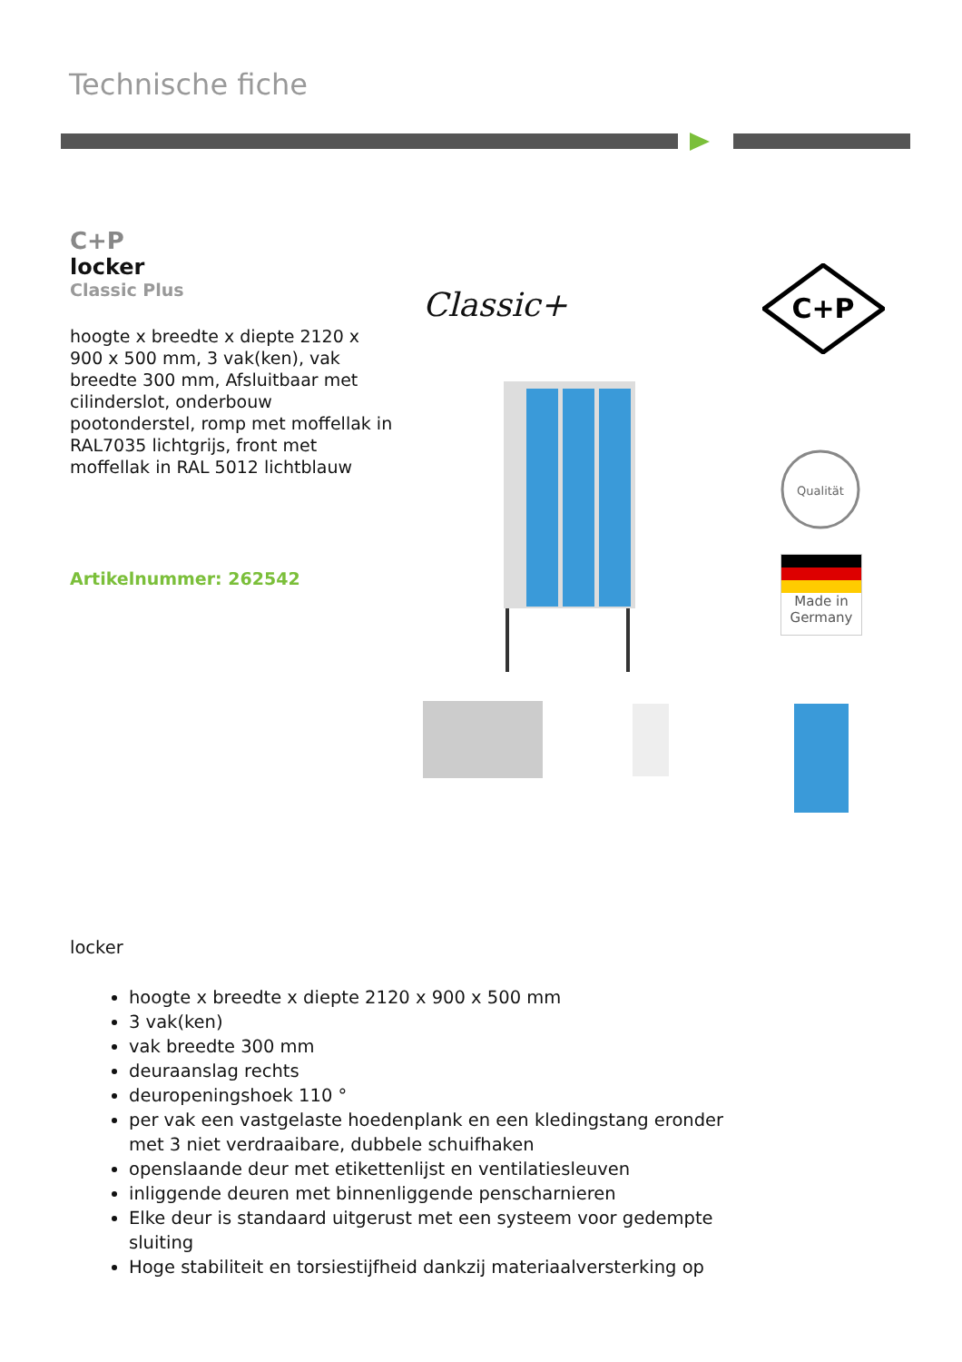Technische fiche
C+P
locker
Classic Plus
hoogte x breedte x diepte 2120 x 900 x 500 mm, 3 vak(ken), vak breedte 300 mm, Afsluitbaar met cilinderslot, onderbouw pootonderstel, romp met moffellak in RAL7035 lichtgrijs, front met moffellak in RAL 5012 lichtblauw
Artikelnummer: 262542
Classic+
C+P
Qualität
Made in Germany
locker
hoogte x breedte x diepte 2120 x 900 x 500 mm
3 vak(ken)
vak breedte 300 mm
deuraanslag rechts
deuropeningshoek 110 °
per vak een vastgelaste hoedenplank en een kledingstang eronder met 3 niet verdraaibare, dubbele schuifhaken
openslaande deur met etikettenlijst en ventilatiesleuven
inliggende deuren met binnenliggende penscharnieren
Elke deur is standaard uitgerust met een systeem voor gedempte sluiting
Hoge stabiliteit en torsiestijfheid dankzij materiaalversterking op